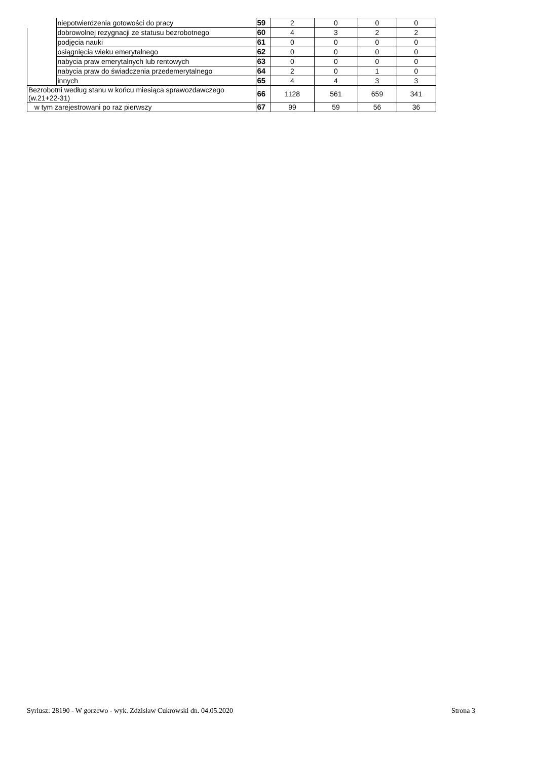| | niepotwierdzenia gotowości do pracy | 59 | 2 | 0 | 0 | 0 |
| | dobrowolnej rezygnacji ze statusu bezrobotnego | 60 | 4 | 3 | 2 | 2 |
| | podjęcia nauki | 61 | 0 | 0 | 0 | 0 |
| | osiągnięcia wieku emerytalnego | 62 | 0 | 0 | 0 | 0 |
| | nabycia praw emerytalnych lub rentowych | 63 | 0 | 0 | 0 | 0 |
| | nabycia praw do świadczenia przedemerytalnego | 64 | 2 | 0 | 1 | 0 |
| | innych | 65 | 4 | 4 | 3 | 3 |
| Bezrobotni według stanu w końcu miesiąca sprawozdawczego (w.21+22-31) | | 66 | 1128 | 561 | 659 | 341 |
| w tym zarejestrowani po raz pierwszy | | 67 | 99 | 59 | 56 | 36 |
Syriusz: 28190 - W gorzewo - wyk. Zdzisław Cukrowski dn. 04.05.2020 Strona 3